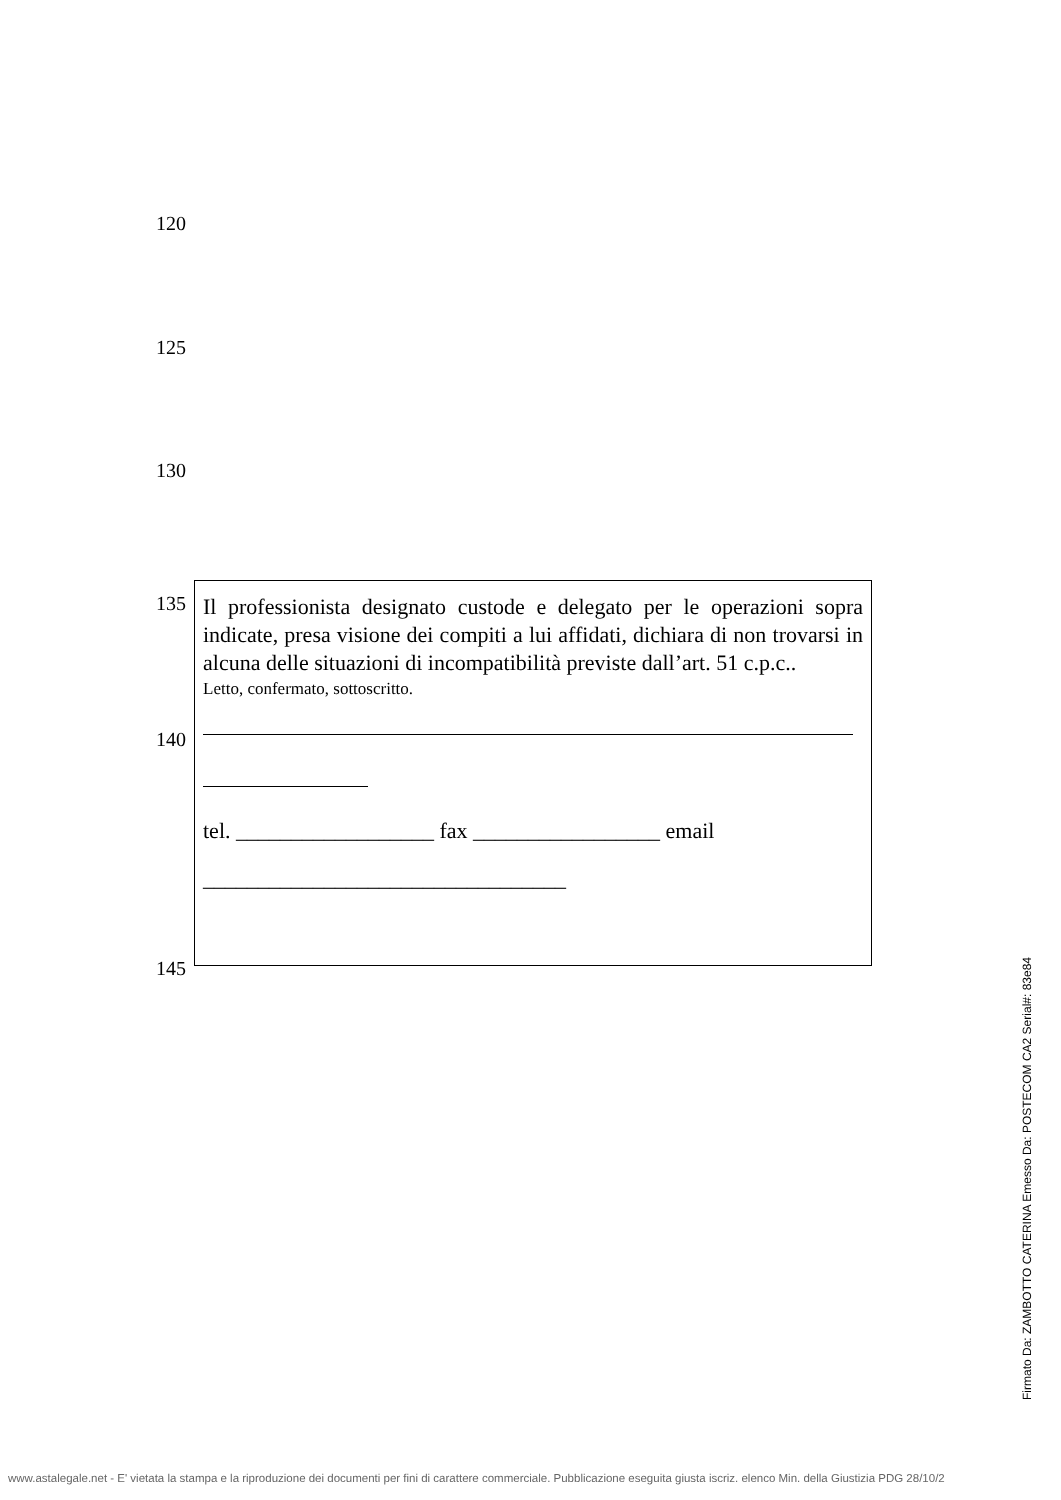120
125
130
135
140
145
Il professionista designato custode e delegato per le operazioni sopra indicate, presa visione dei compiti a lui affidati, dichiara di non trovarsi in alcuna delle situazioni di incompatibilità previste dall’art. 51 c.p.c..
Letto, confermato, sottoscritto.
tel. __________________ fax _________________ email
_________________________________
Firmato Da: ZAMBOTTO CATERINA Emesso Da: POSTECOM CA2 Serial#: 83e84
www.astalegale.net - E' vietata la stampa e la riproduzione dei documenti per fini di carattere commerciale. Pubblicazione eseguita giusta iscriz. elenco Min. della Giustizia PDG 28/10/2